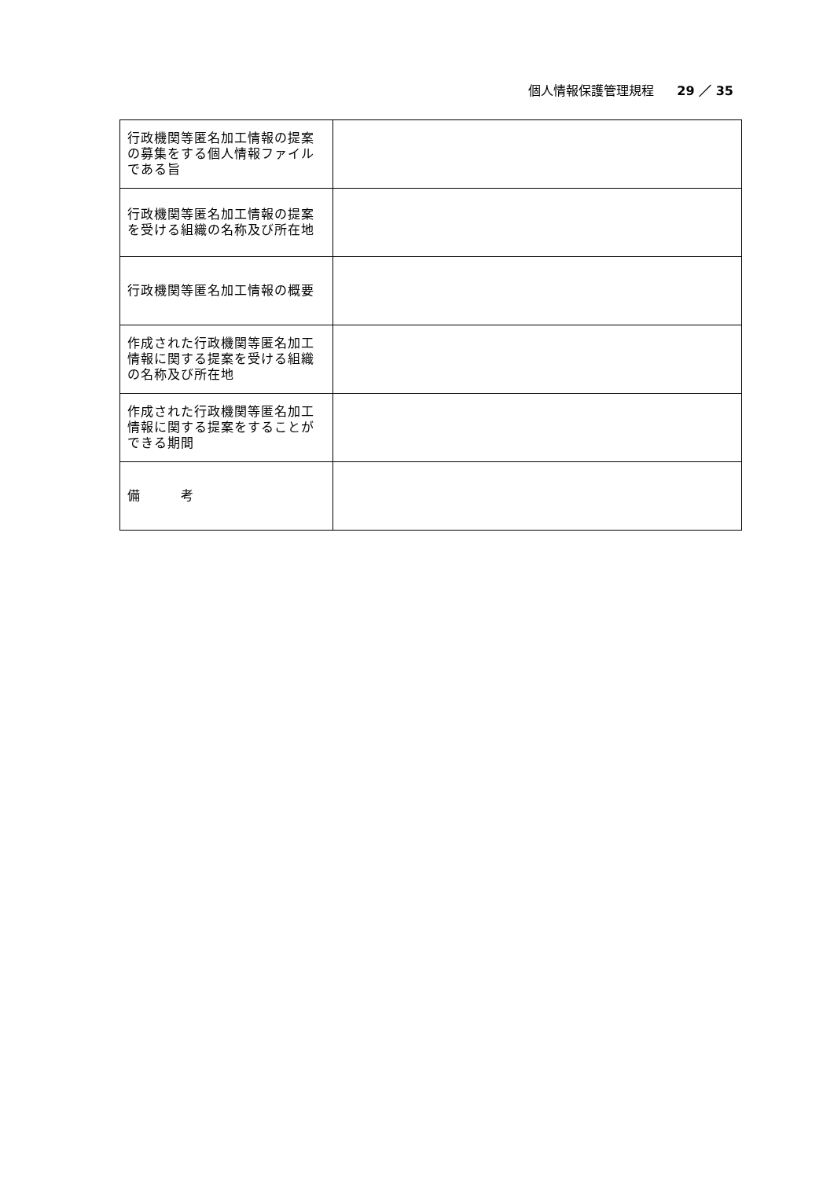個人情報保護管理規程 29 ／ 35
| 行政機関等匿名加工情報の提案の募集をする個人情報ファイルである旨 | |
| 行政機関等匿名加工情報の提案を受ける組織の名称及び所在地 | |
| 行政機関等匿名加工情報の概要 | |
| 作成された行政機関等匿名加工情報に関する提案を受ける組織の名称及び所在地 | |
| 作成された行政機関等匿名加工情報に関する提案をすることができる期間 | |
| 備 考 | |